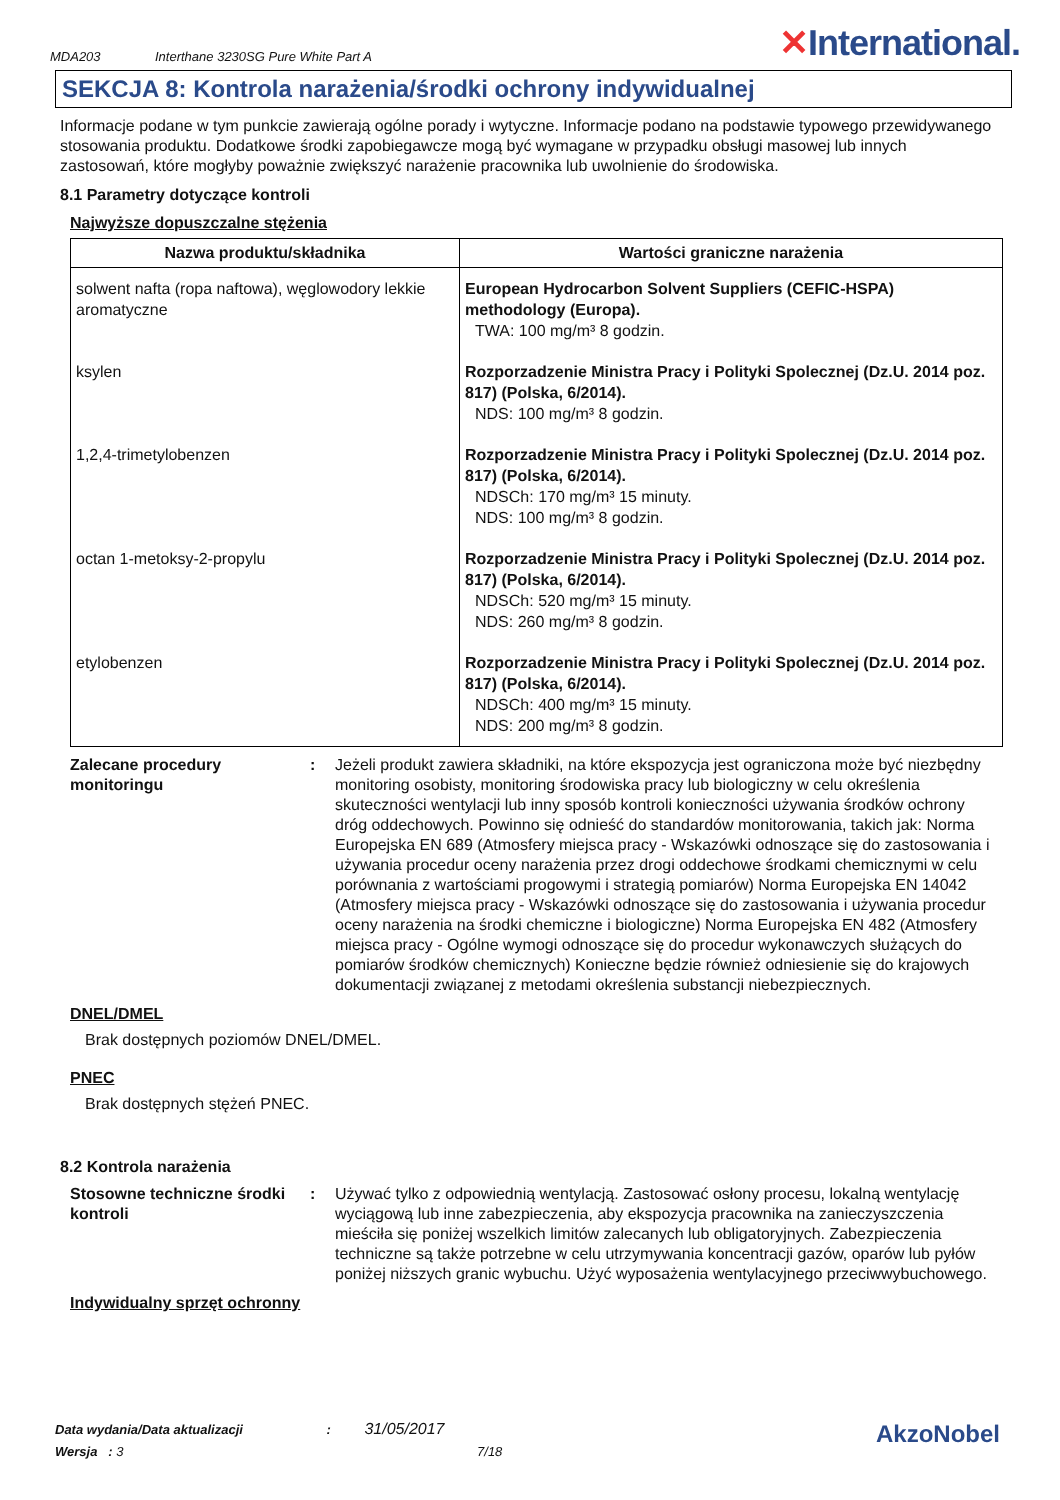MDA203 Interthane 3230SG Pure White Part A ✕International.
SEKCJA 8: Kontrola narażenia/środki ochrony indywidualnej
Informacje podane w tym punkcie zawierają ogólne porady i wytyczne. Informacje podano na podstawie typowego przewidywanego stosowania produktu. Dodatkowe środki zapobiegawcze mogą być wymagane w przypadku obsługi masowej lub innych zastosowań, które mogłyby poważnie zwiększyć narażenie pracownika lub uwolnienie do środowiska.
8.1 Parametry dotyczące kontroli
Najwyższe dopuszczalne stężenia
| Nazwa produktu/składnika | Wartości graniczne narażenia |
| --- | --- |
| solwent nafta (ropa naftowa), węglowodory lekkie aromatyczne | European Hydrocarbon Solvent Suppliers (CEFIC-HSPA) methodology (Europa). TWA: 100 mg/m³ 8 godzin. |
| ksylen | Rozporzadzenie Ministra Pracy i Polityki Spolecznej (Dz.U. 2014 poz. 817) (Polska, 6/2014). NDS: 100 mg/m³ 8 godzin. |
| 1,2,4-trimetylobenzen | Rozporzadzenie Ministra Pracy i Polityki Spolecznej (Dz.U. 2014 poz. 817) (Polska, 6/2014). NDSCh: 170 mg/m³ 15 minuty. NDS: 100 mg/m³ 8 godzin. |
| octan 1-metoksy-2-propylu | Rozporzadzenie Ministra Pracy i Polityki Spolecznej (Dz.U. 2014 poz. 817) (Polska, 6/2014). NDSCh: 520 mg/m³ 15 minuty. NDS: 260 mg/m³ 8 godzin. |
| etylobenzen | Rozporzadzenie Ministra Pracy i Polityki Spolecznej (Dz.U. 2014 poz. 817) (Polska, 6/2014). NDSCh: 400 mg/m³ 15 minuty. NDS: 200 mg/m³ 8 godzin. |
Zalecane procedury monitoringu
: Jeżeli produkt zawiera składniki, na które ekspozycja jest ograniczona może być niezbędny monitoring osobisty, monitoring środowiska pracy lub biologiczny w celu określenia skuteczności wentylacji lub inny sposób kontroli konieczności używania środków ochrony dróg oddechowych. Powinno się odnieść do standardów monitorowania, takich jak: Norma Europejska EN 689 (Atmosfery miejsca pracy - Wskazówki odnoszące się do zastosowania i używania procedur oceny narażenia przez drogi oddechowe środkami chemicznymi w celu porównania z wartościami progowymi i strategią pomiarów) Norma Europejska EN 14042 (Atmosfery miejsca pracy - Wskazówki odnoszące się do zastosowania i używania procedur oceny narażenia na środki chemiczne i biologiczne) Norma Europejska EN 482 (Atmosfery miejsca pracy - Ogólne wymogi odnoszące się do procedur wykonawczych służących do pomiarów środków chemicznych) Konieczne będzie również odniesienie się do krajowych dokumentacji związanej z metodami określenia substancji niebezpiecznych.
DNEL/DMEL
Brak dostępnych poziomów DNEL/DMEL.
PNEC
Brak dostępnych stężeń PNEC.
8.2 Kontrola narażenia
Stosowne techniczne środki kontroli
: Używać tylko z odpowiednią wentylacją. Zastosować osłony procesu, lokalną wentylację wyciągową lub inne zabezpieczenia, aby ekspozycja pracownika na zanieczyszczenia mieściła się poniżej wszelkich limitów zalecanych lub obligatoryjnych. Zabezpieczenia techniczne są także potrzebne w celu utrzymywania koncentracji gazów, oparów lub pyłów poniżej niższych granic wybuchu. Użyć wyposażenia wentylacyjnego przeciwwybuchowego.
Indywidualny sprzęt ochronny
Data wydania/Data aktualizacji : 31/05/2017
Wersja : 3 7/18
AkzoNobel